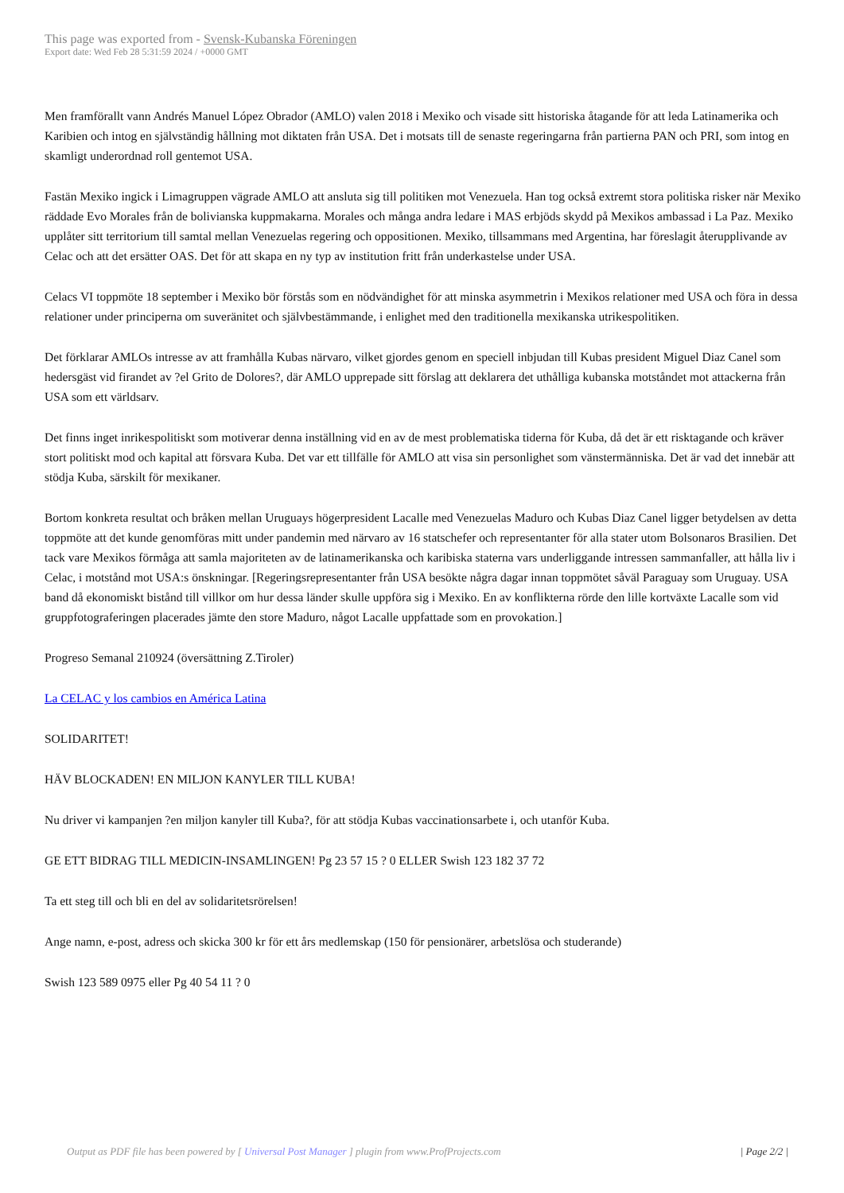This page was exported from - Svensk-Kubanska Föreningen
Export date: Wed Feb 28 5:31:59 2024 / +0000 GMT
Men framförallt vann Andrés Manuel López Obrador (AMLO) valen 2018 i Mexiko och visade sitt historiska åtagande för att leda Latinamerika och Karibien och intog en självständig hållning mot diktaten från USA. Det i motsats till de senaste regeringarna från partierna PAN och PRI, som intog en skamligt underordnad roll gentemot USA.
Fastän Mexiko ingick i Limagruppen vägrade AMLO att ansluta sig till politiken mot Venezuela. Han tog också extremt stora politiska risker när Mexiko räddade Evo Morales från de bolivianska kuppmakarna. Morales och många andra ledare i MAS erbjöds skydd på Mexikos ambassad i La Paz. Mexiko upplåter sitt territorium till samtal mellan Venezuelas regering och oppositionen. Mexiko, tillsammans med Argentina, har föreslagit återupplivande av Celac och att det ersätter OAS. Det för att skapa en ny typ av institution fritt från underkastelse under USA.
Celacs VI toppmöte 18 september i Mexiko bör förstås som en nödvändighet för att minska asymmetrin i Mexikos relationer med USA och föra in dessa relationer under principerna om suveränitet och självbestämmande, i enlighet med den traditionella mexikanska utrikespolitiken.
Det förklarar AMLOs intresse av att framhålla Kubas närvaro, vilket gjordes genom en speciell inbjudan till Kubas president Miguel Diaz Canel som hedersgäst vid firandet av ?el Grito de Dolores?, där AMLO upprepade sitt förslag att deklarera det uthålliga kubanska motståndet mot attackerna från USA som ett världsarv.
Det finns inget inrikespolitiskt som motiverar denna inställning vid en av de mest problematiska tiderna för Kuba, då det är ett risktagande och kräver stort politiskt mod och kapital att försvara Kuba. Det var ett tillfälle för AMLO att visa sin personlighet som vänstermänniska. Det är vad det innebär att stödja Kuba, särskilt för mexikaner.
Bortom konkreta resultat och bråken mellan Uruguays högerpresident Lacalle med Venezuelas Maduro och Kubas Diaz Canel ligger betydelsen av detta toppmöte att det kunde genomföras mitt under pandemin med närvaro av 16 statschefer och representanter för alla stater utom Bolsonaros Brasilien. Det tack vare Mexikos förmåga att samla majoriteten av de latinamerikanska och karibiska staterna vars underliggande intressen sammanfaller, att hålla liv i Celac, i motstånd mot USA:s önskningar. [Regeringsrepresentanter från USA besökte några dagar innan toppmötet såväl Paraguay som Uruguay. USA band då ekonomiskt bistånd till villkor om hur dessa länder skulle uppföra sig i Mexiko. En av konflikterna rörde den lille kortväxte Lacalle som vid gruppfotograferingen placerades jämte den store Maduro, något Lacalle uppfattade som en provokation.]
Progreso Semanal 210924 (översättning Z.Tiroler)
La CELAC y los cambios en América Latina
SOLIDARITET!
HÄV BLOCKADEN! EN MILJON KANYLER TILL KUBA!
Nu driver vi kampanjen ?en miljon kanyler till Kuba?, för att stödja Kubas vaccinationsarbete i, och utanför Kuba.
GE ETT BIDRAG TILL MEDICIN-INSAMLINGEN! Pg 23 57 15 ? 0 ELLER Swish 123 182 37 72
Ta ett steg till och bli en del av solidaritetsrörelsen!
Ange namn, e-post, adress och skicka 300 kr för ett års medlemskap (150 för pensionärer, arbetslösa och studerande)
Swish 123 589 0975 eller Pg 40 54 11 ? 0
Output as PDF file has been powered by [ Universal Post Manager ] plugin from www.ProfProjects.com
| Page 2/2 |